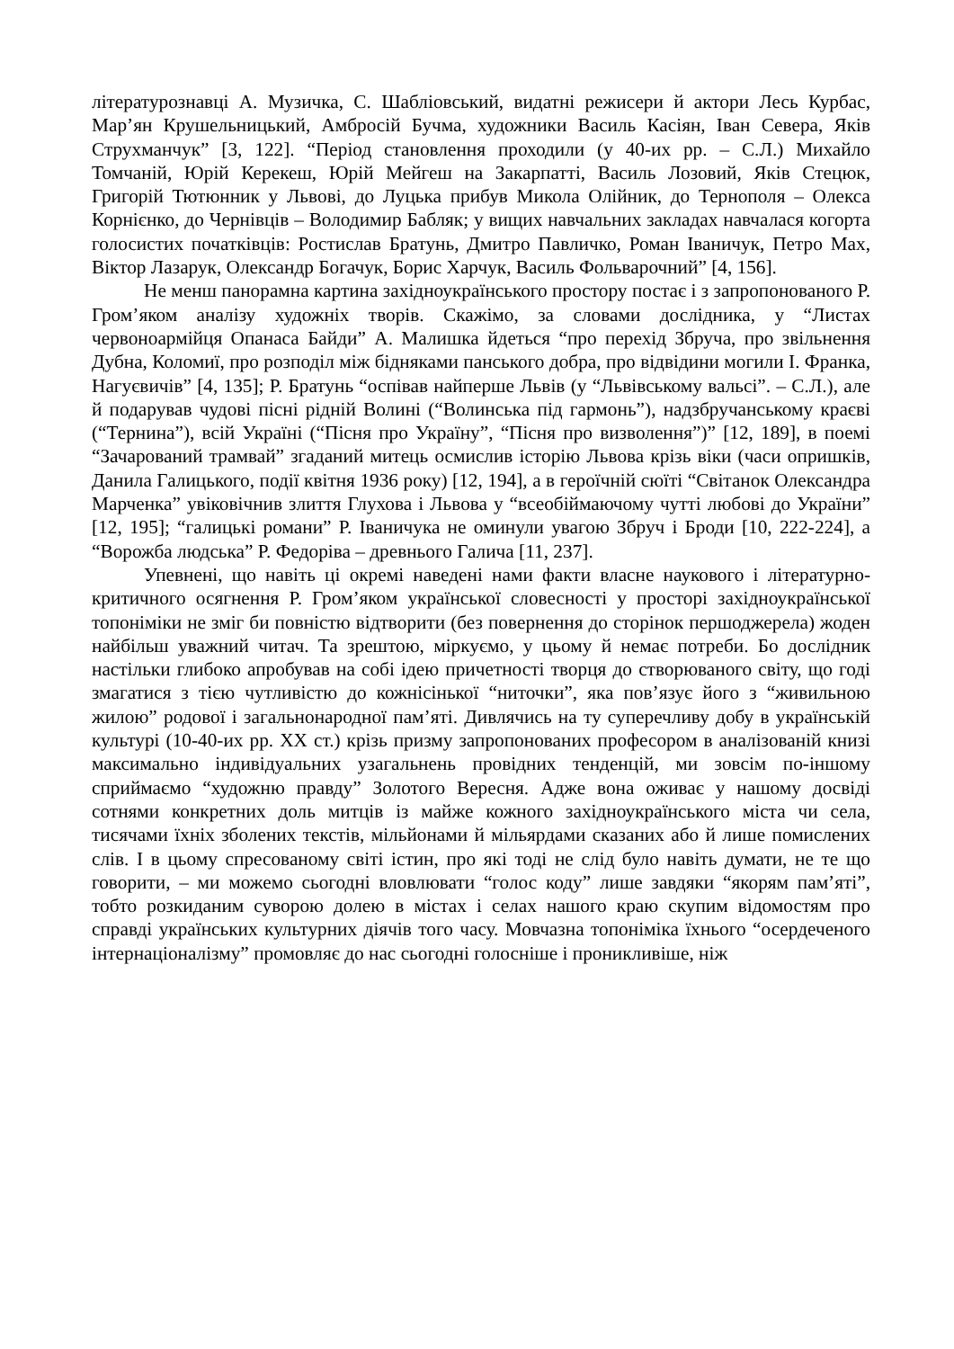літературознавці А. Музичка, С. Шабліовський, видатні режисери й актори Лесь Курбас, Мар’ян Крушельницький, Амбросій Бучма, художники Василь Касіян, Іван Севера, Яків Струхманчук” [3, 122]. “Період становлення проходили (у 40-их рр. – С.Л.) Михайло Томчаній, Юрій Керекеш, Юрій Мейгеш на Закарпатті, Василь Лозовий, Яків Стецюк, Григорій Тютюнник у Львові, до Луцька прибув Микола Олійник, до Тернополя – Олекса Корнієнко, до Чернівців – Володимир Бабляк; у вищих навчальних закладах навчалася когорта голосистих початківців: Ростислав Братунь, Дмитро Павличко, Роман Іваничук, Петро Мах, Віктор Лазарук, Олександр Богачук, Борис Харчук, Василь Фольварочний” [4, 156].
Не менш панорамна картина західноукраїнського простору постає і з запропонованого Р. Гром’яком аналізу художніх творів. Скажімо, за словами дослідника, у “Листах червоноармійця Опанаса Байди” А. Малишка йдеться “про перехід Збруча, про звільнення Дубна, Коломиї, про розподіл між бідняками панського добра, про відвідини могили І. Франка, Нагуєвичів” [4, 135]; Р. Братунь “оспівав найперше Львів (у “Львівському вальсі”. – С.Л.), але й подарував чудові пісні рідній Волині (“Волинська під гармонь”), надзбручанському краєві (“Тернина”), всій Україні (“Пісня про Україну”, “Пісня про визволення”)” [12, 189], в поемі “Зачарований трамвай” згаданий митець осмислив історію Львова крізь віки (часи опришків, Данила Галицького, події квітня 1936 року) [12, 194], а в героїчній сюїті “Світанок Олександра Марченка” увіковічнив злиття Глухова і Львова у “всеобіймаючому чутті любові до України” [12, 195]; “галицькі романи” Р. Іваничука не оминули увагою Збруч і Броди [10, 222-224], а “Ворожба людська” Р. Федоріва – древнього Галича [11, 237].
Упевнені, що навіть ці окремі наведені нами факти власне наукового і літературно-критичного осягнення Р. Гром’яком української словесності у просторі західноукраїнської топоніміки не зміг би повністю відтворити (без повернення до сторінок першоджерела) жоден найбільш уважний читач. Та зрештою, міркуємо, у цьому й немає потреби. Бо дослідник настільки глибоко апробував на собі ідею причетності творця до створюваного світу, що годі змагатися з тією чутливістю до кожнісінької “ниточки”, яка пов’язує його з “живильною жилою” родової і загальнонародної пам’яті. Дивлячись на ту суперечливу добу в українській культурі (10-40-их рр. ХХ ст.) крізь призму запропонованих професором в аналізованій книзі максимально індивідуальних узагальнень провідних тенденцій, ми зовсім по-іншому сприймаємо “художню правду” Золотого Вересня. Адже вона оживає у нашому досвіді сотнями конкретних доль митців із майже кожного західноукраїнського міста чи села, тисячами їхніх зболених текстів, мільйонами й мільярдами сказаних або й лише помислених слів. І в цьому спресованому світі істин, про які тоді не слід було навіть думати, не те що говорити, – ми можемо сьогодні вловлювати “голос коду” лише завдяки “якорям пам’яті”, тобто розкиданим суворою долею в містах і селах нашого краю скупим відомостям про справді українських культурних діячів того часу. Мовчазна топоніміка їхнього “осердеченого інтернаціоналізму” промовляє до нас сьогодні голосніше і проникливіше, ніж